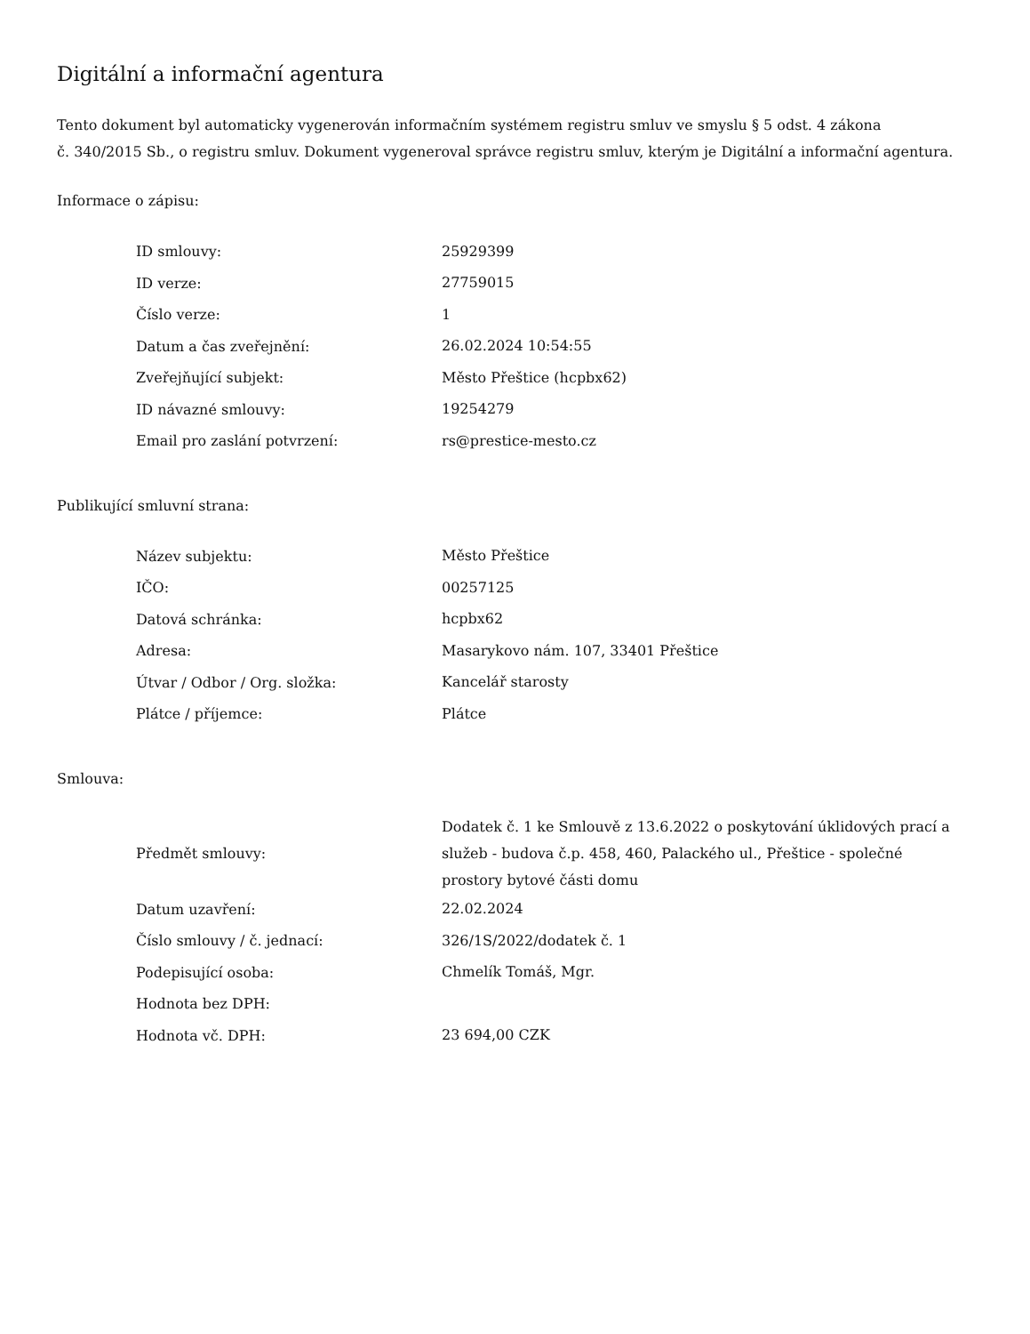Digitální a informační agentura
Tento dokument byl automaticky vygenerován informačním systémem registru smluv ve smyslu § 5 odst. 4 zákona
č. 340/2015 Sb., o registru smluv. Dokument vygeneroval správce registru smluv, kterým je Digitální a informační agentura.
Informace o zápisu:
| ID smlouvy: | 25929399 |
| ID verze: | 27759015 |
| Číslo verze: | 1 |
| Datum a čas zveřejnění: | 26.02.2024 10:54:55 |
| Zveřejňující subjekt: | Město Přeštice (hcpbx62) |
| ID návazné smlouvy: | 19254279 |
| Email pro zaslání potvrzení: | rs@prestice-mesto.cz |
Publikující smluvní strana:
| Název subjektu: | Město Přeštice |
| IČO: | 00257125 |
| Datová schránka: | hcpbx62 |
| Adresa: | Masarykovo nám. 107, 33401 Přeštice |
| Útvar / Odbor / Org. složka: | Kancelář starosty |
| Plátce / příjemce: | Plátce |
Smlouva:
| Předmět smlouvy: | Dodatek č. 1 ke Smlouvě z 13.6.2022 o poskytování úklidových prací a služeb - budova č.p. 458, 460, Palackého ul., Přeštice - společné prostory bytové části domu |
| Datum uzavření: | 22.02.2024 |
| Číslo smlouvy / č. jednací: | 326/1S/2022/dodatek č. 1 |
| Podepisující osoba: | Chmelík Tomáš, Mgr. |
| Hodnota bez DPH: | |
| Hodnota vč. DPH: | 23 694,00 CZK |